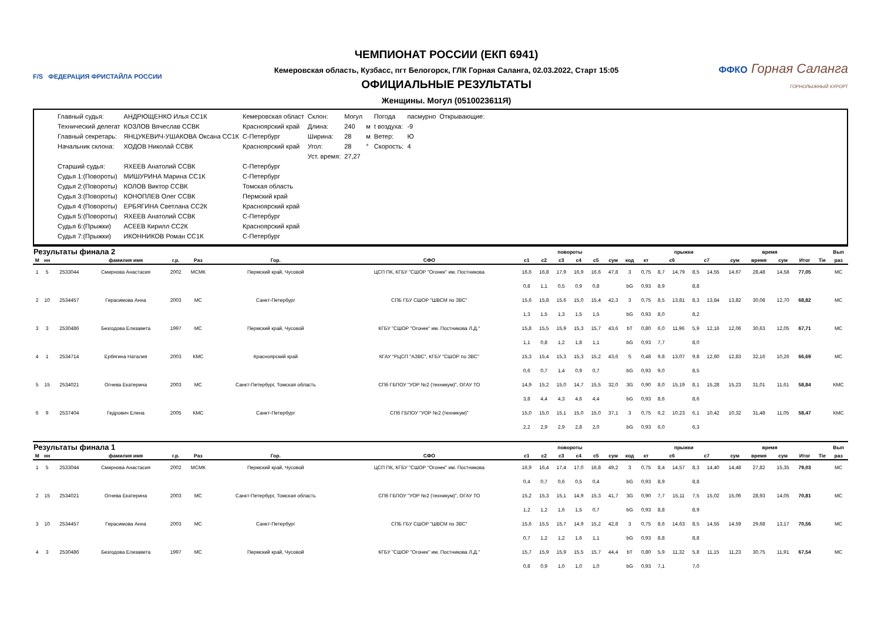F/S ФЕДЕРАЦИЯ ФРИСТАЙЛА РОССИИ
ЧЕМПИОНАТ РОССИИ (ЕКП 6941)
Кемеровская область, Кузбасс, пгт Белогорск, ГЛК Горная Саланга, 02.03.2022, Старт 15:05
ОФИЦИАЛЬНЫЕ РЕЗУЛЬТАТЫ
Женщины. Могул (0510023611Я)
ФФКО Горная Саланга
ГОРНОЛЫЖНЫЙ КУРОРТ
| Главный судья: | АНДРЮЩЕНКО Илья СС1К | Кемеровская област | Склон: | Могул | | Погода | пасмурно | Открывающие: |
| Технический делегат | КОЗЛОВ Вячеслав ССВК | Красноярский край | Длина: | 240 | м | t воздуха: | -9 | |
| Главный секретарь: | ЯНЦУКЕВИЧ-УШАКОВА Оксана СС1К | С-Петербург | Ширина: | 28 | м | Ветер: | Ю | |
| Начальник склона: | ХОДОВ Николай ССВК | Красноярский край | Угол: | 28 | ° | Скорость: | 4 | |
| | | | Уст. время: | 27,27 | | | | |
| Старший судья: | ЯХЕЕВ Анатолий ССВК | С-Петербург | | | | | | |
| Судья 1:(Повороты) | МИШУРИНА Марина СС1К | С-Петербург | | | | | | |
| Судья 2:(Повороты) | КОЛОВ Виктор ССВК | Томская область | | | | | | |
| Судья 3:(Повороты) | КОНОПЛЕВ Олег ССВК | Пермский край | | | | | | |
| Судья 4:(Повороты) | ЕРБЯГИНА Светлана СС2К | Красноярский край | | | | | | |
| Судья 5:(Повороты) | ЯХЕЕВ Анатолий ССВК | С-Петербург | | | | | | |
| Судья 6:(Прыжки) | АСЕЕВ Кирилл СС2К | Красноярский край | | | | | | |
| Судья 7:(Прыжки) | ИКОННИКОВ Роман СС1К | С-Петербург | | | | | | |
| Результаты финала 2 | | | | | | | | повороты | | | | | | прыжки | | | | | | | время | | | | Вып |
| --- | --- | --- | --- | --- | --- | --- | --- | --- | --- | --- | --- | --- | --- | --- | --- | --- | --- | --- | --- | --- | --- | --- | --- | --- | --- |
| М | нн | | фамилия имя | г.р. | Раз | Гор. | СФО | с1 | с2 | с3 | с4 | с5 | сум | код | кт | с6 | | с7 | | сум | время | сум | Итог | Tie | раз |
| 1 | 5 | 2533044 | Смирнова Анастасия | 2002 | МСМК | Пермский край, Чусовой | ЦСП ПК, КГБУ "СШОР "Огонек" им. Постникова | 16,6 | 16,8 | 17,9 | 16,9 | 16,6 | 47,8 | 3 | 0,75 | 8,7 | 14,79 | 8,5 | 14,55 | 14,67 | 28,48 | 14,58 | 77,05 | | МС |
| | | | | | | | | 0,8 | 1,1 | 0,5 | 0,9 | 0,8 | | bG | 0,93 | 8,9 | | 8,8 | | | | | | | |
| 2 | 10 | 2534457 | Герасимова Анна | 2003 | МС | Санкт-Петербург | СПБ ГБУ СШОР "ШВСМ по ЗВС" | 15,6 | 15,8 | 15,6 | 15,0 | 15,4 | 42,3 | 3 | 0,75 | 8,5 | 13,81 | 8,3 | 13,84 | 13,82 | 30,08 | 12,70 | 68,82 | | МС |
| | | | | | | | | 1,3 | 1,5 | 1,3 | 1,5 | 1,5 | | bG | 0,93 | 8,0 | | 8,2 | | | | | | | |
| 3 | 3 | 2530486 | Безгодова Елизавета | 1997 | МС | Пермский край, Чусовой | КГБУ "СШОР "Огонек" им. Постникова Л.Д." | 15,8 | 15,5 | 15,9 | 15,3 | 15,7 | 43,6 | bT | 0,80 | 6,0 | 11,96 | 5,9 | 12,16 | 12,06 | 30,63 | 12,05 | 67,71 | | МС |
| | | | | | | | | 1,1 | 0,8 | 1,2 | 1,8 | 1,1 | | bG | 0,93 | 7,7 | | 8,0 | | | | | | | |
| 4 | 1 | 2534714 | Ербягина Наталия | 2003 | КМС | Красноярский край | КГАУ "РЦСП "АЗВС", КГБУ "СШОР по ЗВС" | 15,3 | 15,4 | 15,3 | 15,3 | 15,2 | 43,6 | S | 0,48 | 9,8 | 13,07 | 9,8 | 12,60 | 12,83 | 32,16 | 10,26 | 66,69 | | МС |
| | | | | | | | | 0,6 | 0,7 | 1,4 | 0,9 | 0,7 | | bG | 0,93 | 9,0 | | 8,5 | | | | | | | |
| 5 | 15 | 2534021 | Огнева Екатерина | 2003 | МС | Санкт-Петербург, Томская область | СПб ГБПОУ "УОР №2 (техникум)", ОГАУ ТО | 14,9 | 15,2 | 15,0 | 14,7 | 15,5 | 32,0 | 3G | 0,90 | 8,0 | 15,19 | 8,1 | 15,28 | 15,23 | 31,01 | 11,61 | 58,84 | | КМС |
| | | | | | | | | 3,8 | 4,4 | 4,3 | 4,6 | 4,4 | | bG | 0,93 | 8,6 | | 8,6 | | | | | | | |
| 6 | 9 | 2537404 | Гедрович Елена | 2005 | КМС | Санкт-Петербург | СПб ГБПОУ "УОР №2 (техникум)" | 15,0 | 15,0 | 15,1 | 15,0 | 15,0 | 37,1 | 3 | 0,75 | 6,2 | 10,23 | 6,1 | 10,42 | 10,32 | 31,48 | 11,05 | 58,47 | | КМС |
| | | | | | | | | 2,2 | 2,9 | 2,9 | 2,8 | 2,0 | | bG | 0,93 | 6,0 | | 6,3 | | | | | | | |
| Результаты финала 1 | | | | | | | | повороты | | | | | | прыжки | | | | | | | время | | | | Вып |
| --- | --- | --- | --- | --- | --- | --- | --- | --- | --- | --- | --- | --- | --- | --- | --- | --- | --- | --- | --- | --- | --- | --- | --- | --- | --- |
| М | нн | | фамилия имя | г.р. | Раз | Гор. | СФО | с1 | с2 | с3 | с4 | с5 | сум | код | кт | с6 | | с7 | | сум | время | сум | Итог | Tie | раз |
| 1 | 5 | 2533044 | Смирнова Анастасия | 2002 | МСМК | Пермский край, Чусовой | ЦСП ПК, КГБУ "СШОР "Огонек" им. Постникова | 16,9 | 16,4 | 17,4 | 17,0 | 16,8 | 49,2 | 3 | 0,75 | 8,4 | 14,57 | 8,3 | 14,40 | 14,48 | 27,82 | 15,35 | 79,03 | | МС |
| | | | | | | | | 0,4 | 0,7 | 0,6 | 0,5 | 0,4 | | bG | 0,93 | 8,9 | | 8,8 | | | | | | | |
| 2 | 15 | 2534021 | Огнева Екатерина | 2003 | МС | Санкт-Петербург, Томская область | СПб ГБПОУ "УОР №2 (техникум)", ОГАУ ТО | 15,2 | 15,3 | 15,1 | 14,9 | 15,3 | 41,7 | 3G | 0,90 | 7,7 | 15,11 | 7,5 | 15,02 | 15,06 | 28,93 | 14,05 | 70,81 | | МС |
| | | | | | | | | 1,2 | 1,2 | 1,6 | 1,5 | 0,7 | | bG | 0,93 | 8,8 | | 8,9 | | | | | | | |
| 3 | 10 | 2534457 | Герасимова Анна | 2003 | МС | Санкт-Петербург | СПБ ГБУ СШОР "ШВСМ по ЗВС" | 15,6 | 15,5 | 15,7 | 14,9 | 15,2 | 42,8 | 3 | 0,75 | 8,6 | 14,63 | 8,5 | 14,55 | 14,59 | 29,68 | 13,17 | 70,56 | | МС |
| | | | | | | | | 0,7 | 1,2 | 1,2 | 1,6 | 1,1 | | bG | 0,93 | 8,8 | | 8,8 | | | | | | | |
| 4 | 3 | 2530486 | Безгодова Елизавета | 1997 | МС | Пермский край, Чусовой | КГБУ "СШОР "Огонек" им. Постникова Л.Д." | 15,7 | 15,9 | 15,9 | 15,5 | 15,7 | 44,4 | bT | 0,80 | 5,9 | 11,32 | 5,8 | 11,15 | 11,23 | 30,75 | 11,91 | 67,54 | | МС |
| | | | | | | | | 0,8 | 0,9 | 1,0 | 1,0 | 1,0 | | bG | 0,93 | 7,1 | | 7,0 | | | | | | | |